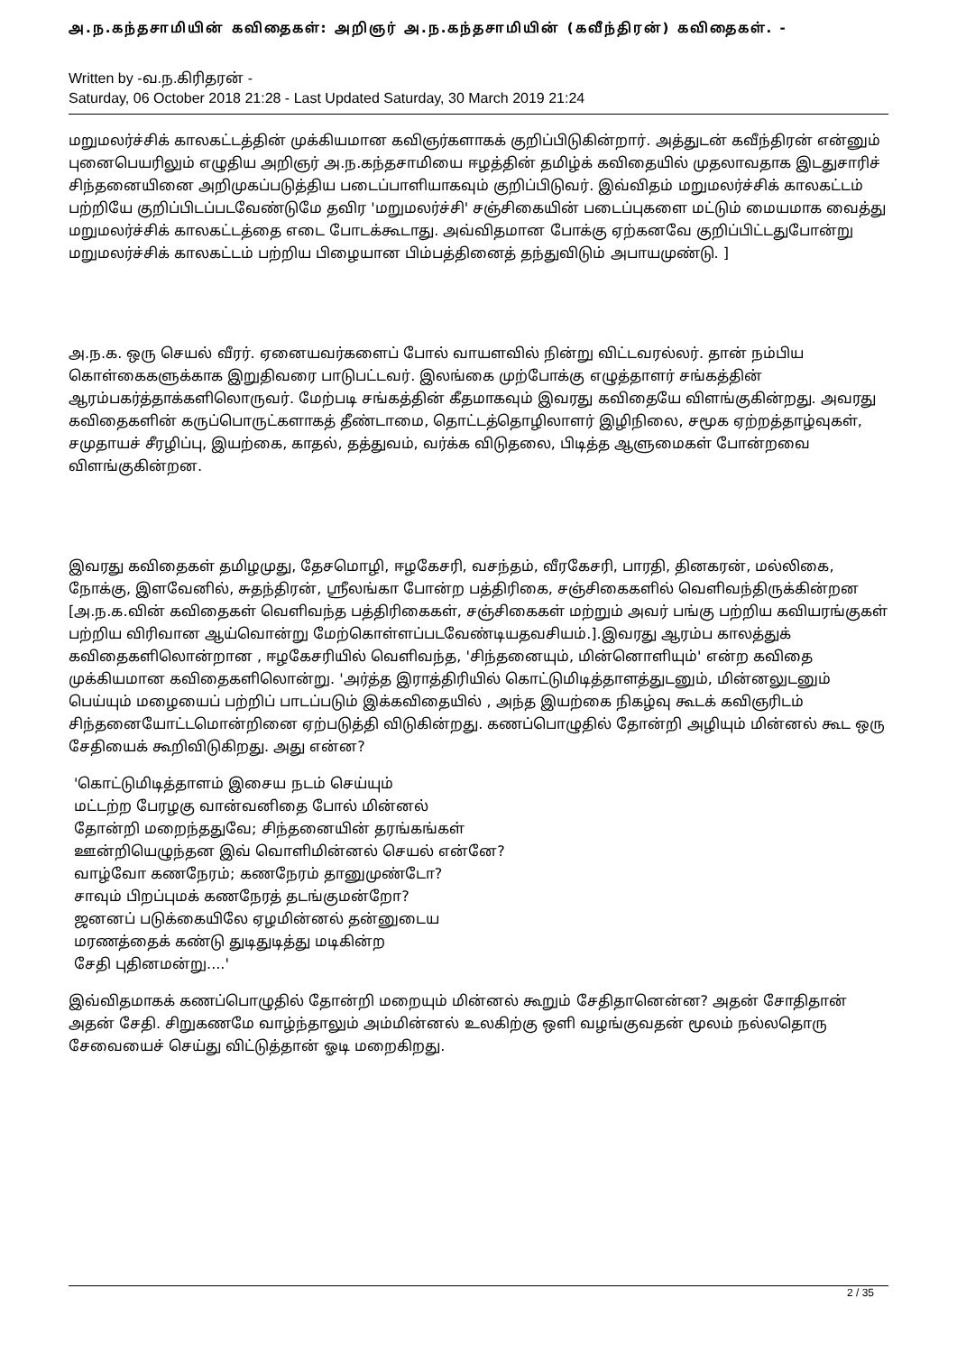அ.ந.கந்தசாமியின் கவிதைகள்: அறிஞர் அ.ந.கந்தசாமியின் (கவீந்திரன்) கவிதைகள். -
Written by -வ.ந.கிரிதரன் -
Saturday, 06 October 2018 21:28 - Last Updated Saturday, 30 March 2019 21:24
மறுமலர்ச்சிக் காலகட்டத்தின் முக்கியமான கவிஞர்களாகக் குறிப்பிடுகின்றார். அத்துடன் கவீந்திரன் என்னும் புனைபெயரிலும் எழுதிய அறிஞர் அ.ந.கந்தசாமியை ஈழத்தின் தமிழ்க் கவிதையில் முதலாவதாக இடதுசாரிச் சிந்தனையினை அறிமுகப்படுத்திய படைப்பாளியாகவும் குறிப்பிடுவர். இவ்விதம் மறுமலர்ச்சிக் காலகட்டம் பற்றியே குறிப்பிடப்படவேண்டுமே தவிர 'மறுமலர்ச்சி' சஞ்சிகையின் படைப்புகளை மட்டும் மையமாக வைத்து மறுமலர்ச்சிக் காலகட்டத்தை எடை போடக்கூடாது. அவ்விதமான போக்கு ஏற்கனவே குறிப்பிட்டதுபோன்று மறுமலர்ச்சிக் காலகட்டம் பற்றிய பிழையான பிம்பத்தினைத் தந்துவிடும் அபாயமுண்டு. ]
அ.ந.க. ஒரு செயல் வீரர். ஏனையவர்களைப் போல் வாயளவில் நின்று விட்டவரல்லர். தான் நம்பிய கொள்கைகளுக்காக இறுதிவரை பாடுபட்டவர். இலங்கை முற்போக்கு எழுத்தாளர் சங்கத்தின் ஆரம்பகர்த்தாக்களிலொருவர். மேற்படி சங்கத்தின் கீதமாகவும் இவரது கவிதையே விளங்குகின்றது. அவரது கவிதைகளின் கருப்பொருட்களாகத் தீண்டாமை, தொட்டத்தொழிலாளர் இழிநிலை, சமூக ஏற்றத்தாழ்வுகள், சமுதாயச் சீரழிப்பு, இயற்கை, காதல், தத்துவம், வர்க்க விடுதலை, பிடித்த ஆளுமைகள் போன்றவை விளங்குகின்றன.
இவரது கவிதைகள் தமிழமுது, தேசமொழி, ஈழகேசரி, வசந்தம், வீரகேசரி, பாரதி, தினகரன், மல்லிகை, நோக்கு, இளவேனில், சுதந்திரன், ஸ்ரீலங்கா போன்ற பத்திரிகை, சஞ்சிகைகளில் வெளிவந்திருக்கின்றன [அ.ந.க.வின் கவிதைகள் வெளிவந்த பத்திரிகைகள், சஞ்சிகைகள் மற்றும் அவர் பங்கு பற்றிய கவியரங்குகள் பற்றிய விரிவான ஆய்வொன்று மேற்கொள்ளப்படவேண்டியதவசியம்.].இவரது ஆரம்ப காலத்துக் கவிதைகளிலொன்றான , ஈழகேசரியில் வெளிவந்த, 'சிந்தனையும், மின்னொளியும்' என்ற கவிதை முக்கியமான கவிதைகளிலொன்று. 'அர்த்த இராத்திரியில் கொட்டுமிடித்தாளத்துடனும், மின்னலுடனும் பெய்யும் மழையைப் பற்றிப் பாடப்படும் இக்கவிதையில் , அந்த இயற்கை நிகழ்வு கூடக் கவிஞரிடம் சிந்தனையோட்டமொன்றினை ஏற்படுத்தி விடுகின்றது. கணப்பொழுதில் தோன்றி அழியும் மின்னல் கூட ஒரு சேதியைக் கூறிவிடுகிறது. அது என்ன?
'கொட்டுமிடித்தாளம் இசைய நடம் செய்யும்
மட்டற்ற பேரழகு வான்வனிதை போல் மின்னல்
தோன்றி மறைந்ததுவே; சிந்தனையின் தரங்கங்கள்
ஊன்றியெழுந்தன இவ் வொளிமின்னல் செயல் என்னே?
வாழ்வோ கணநேரம்; கணநேரம் தானுமுண்டோ?
சாவும் பிறப்புமக் கணநேரத் தடங்குமன்றோ?
ஜனனப் படுக்கையிலே ஏழமின்னல் தன்னுடைய
மரணத்தைக் கண்டு துடிதுடித்து மடிகின்ற
சேதி புதினமன்று....'
இவ்விதமாகக் கணப்பொழுதில் தோன்றி மறையும் மின்னல் கூறும் சேதிதானென்ன? அதன் சோதிதான் அதன் சேதி. சிறுகணமே வாழ்ந்தாலும் அம்மின்னல் உலகிற்கு ஒளி வழங்குவதன் மூலம் நல்லதொரு சேவையைச் செய்து விட்டுத்தான் ஓடி மறைகிறது.
2 / 35